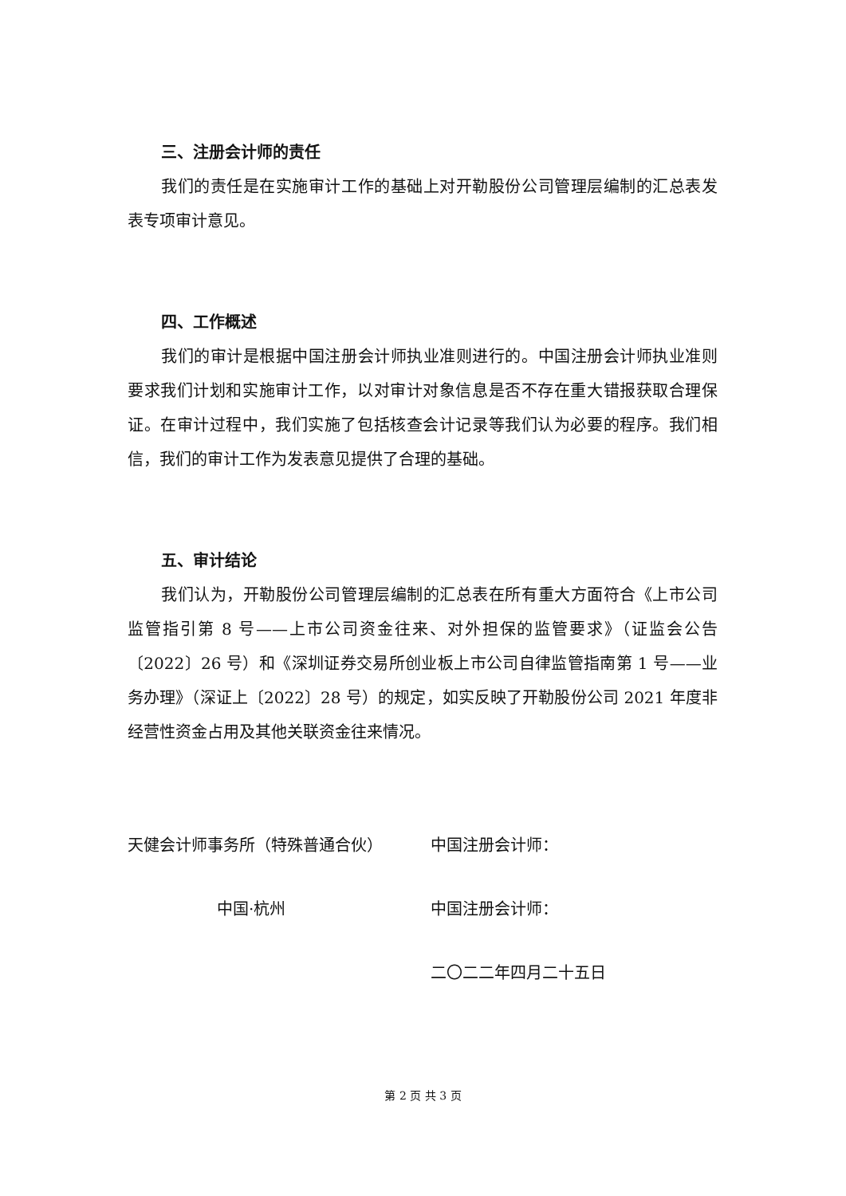三、注册会计师的责任
我们的责任是在实施审计工作的基础上对开勒股份公司管理层编制的汇总表发表专项审计意见。
四、工作概述
我们的审计是根据中国注册会计师执业准则进行的。中国注册会计师执业准则要求我们计划和实施审计工作，以对审计对象信息是否不存在重大错报获取合理保证。在审计过程中，我们实施了包括核查会计记录等我们认为必要的程序。我们相信，我们的审计工作为发表意见提供了合理的基础。
五、审计结论
我们认为，开勒股份公司管理层编制的汇总表在所有重大方面符合《上市公司监管指引第 8 号——上市公司资金往来、对外担保的监管要求》（证监会公告〔2022〕26 号）和《深圳证券交易所创业板上市公司自律监管指南第 1 号——业务办理》（深证上〔2022〕28 号）的规定，如实反映了开勒股份公司 2021 年度非经营性资金占用及其他关联资金往来情况。
天健会计师事务所（特殊普通合伙）
中国·杭州
中国注册会计师：
中国注册会计师：
二〇二二年四月二十五日
第 2 页 共 3 页